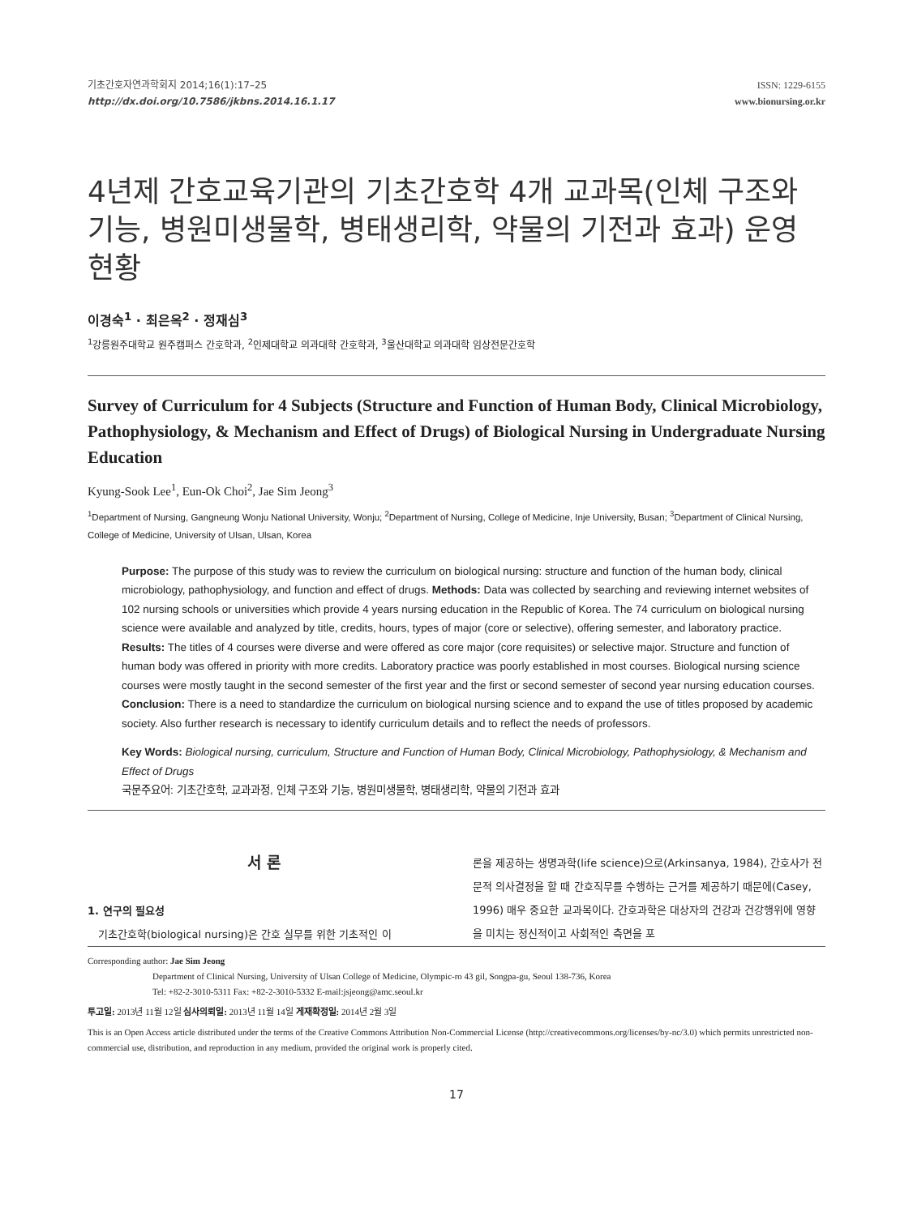기초간호자연과학회지 2014;16(1):17–25
http://dx.doi.org/10.7586/jkbns.2014.16.1.17
ISSN: 1229-6155
www.bionursing.or.kr
4년제 간호교육기관의 기초간호학 4개 교과목(인체 구조와 기능, 병원미생물학, 병태생리학, 약물의 기전과 효과) 운영 현황
이경숙<sup>1</sup> · 최은옥<sup>2</sup> · 정재심<sup>3</sup>
<sup>1</sup> 강릉원주대학교 원주캠퍼스 간호학과, <sup>2</sup>인제대학교 의과대학 간호학과, <sup>3</sup>울산대학교 의과대학 임상전문간호학
Survey of Curriculum for 4 Subjects (Structure and Function of Human Body, Clinical Microbiology, Pathophysiology, & Mechanism and Effect of Drugs) of Biological Nursing in Undergraduate Nursing Education
Kyung-Sook Lee<sup>1</sup>, Eun-Ok Choi<sup>2</sup>, Jae Sim Jeong<sup>3</sup>
<sup>1</sup> Department of Nursing, Gangneung Wonju National University, Wonju; <sup>2</sup>Department of Nursing, College of Medicine, Inje University, Busan; <sup>3</sup>Department of Clinical Nursing, College of Medicine, University of Ulsan, Ulsan, Korea
Purpose: The purpose of this study was to review the curriculum on biological nursing: structure and function of the human body, clinical microbiology, pathophysiology, and function and effect of drugs. Methods: Data was collected by searching and reviewing internet websites of 102 nursing schools or universities which provide 4 years nursing education in the Republic of Korea. The 74 curriculum on biological nursing science were available and analyzed by title, credits, hours, types of major (core or selective), offering semester, and laboratory practice. Results: The titles of 4 courses were diverse and were offered as core major (core requisites) or selective major. Structure and function of human body was offered in priority with more credits. Laboratory practice was poorly established in most courses. Biological nursing science courses were mostly taught in the second semester of the first year and the first or second semester of second year nursing education courses. Conclusion: There is a need to standardize the curriculum on biological nursing science and to expand the use of titles proposed by academic society. Also further research is necessary to identify curriculum details and to reflect the needs of professors.
Key Words: Biological nursing, curriculum, Structure and Function of Human Body, Clinical Microbiology, Pathophysiology, & Mechanism and Effect of Drugs
국문주요어: 기초간호학, 교과과정, 인체 구조와 기능, 병원미생물학, 병태생리학, 약물의 기전과 효과
서 론
1. 연구의 필요성
기초간호학(biological nursing)은 간호 실무를 위한 기초적인 이
론을 제공하는 생명과학(life science)으로(Arkinsanya, 1984), 간호사가 전문적 의사결정을 할 때 간호직무를 수행하는 근거를 제공하기 때문에(Casey, 1996) 매우 중요한 교과목이다. 간호과학은 대상자의 건강과 건강행위에 영향을 미치는 정신적이고 사회적인 측면을 포
Corresponding author: Jae Sim Jeong
Department of Clinical Nursing, University of Ulsan College of Medicine, Olympic-ro 43 gil, Songpa-gu, Seoul 138-736, Korea
Tel: +82-2-3010-5311 Fax: +82-2-3010-5332 E-mail:jsjeong@amc.seoul.kr
투고일: 2013년 11월 12일 심사의뢰일: 2013년 11월 14일 게재확정일: 2014년 2월 3일
This is an Open Access article distributed under the terms of the Creative Commons Attribution Non-Commercial License (http://creativecommons.org/licenses/by-nc/3.0) which permits unrestricted non-commercial use, distribution, and reproduction in any medium, provided the original work is properly cited.
17